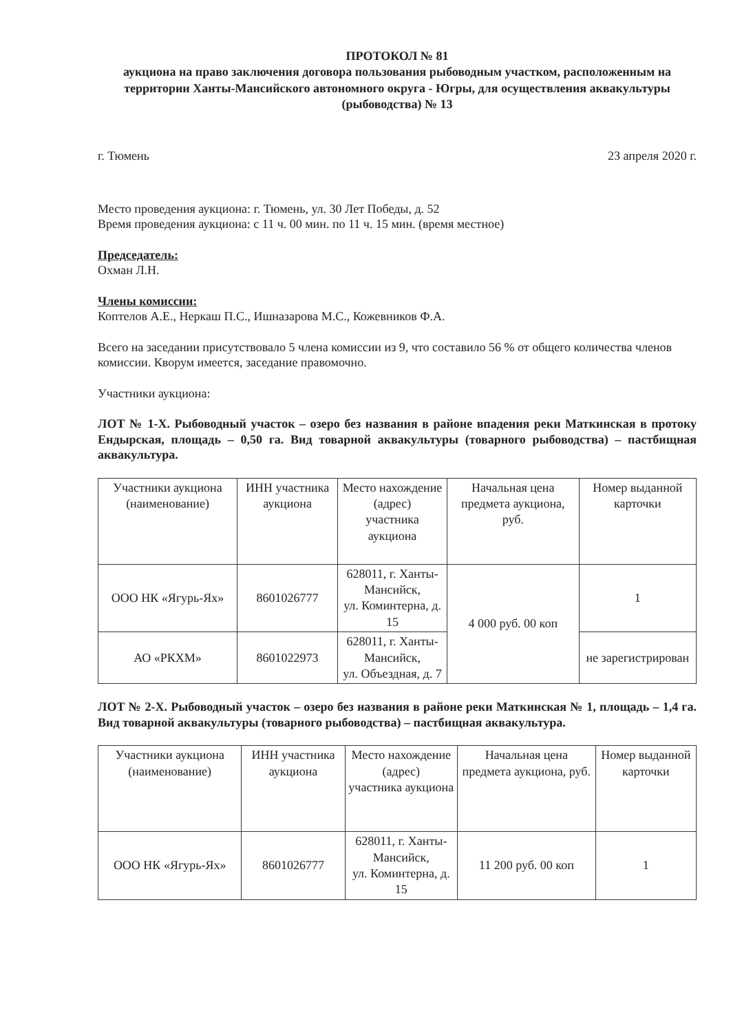ПРОТОКОЛ № 81
аукциона на право заключения договора пользования рыбоводным участком, расположенным на территории Ханты-Мансийского автономного округа - Югры, для осуществления аквакультуры (рыбоводства) № 13
г. Тюмень 23 апреля 2020 г.
Место проведения аукциона: г. Тюмень, ул. 30 Лет Победы, д. 52
Время проведения аукциона: с 11 ч. 00 мин. по 11 ч. 15 мин. (время местное)
Председатель:
Охман Л.Н.
Члены комиссии:
Коптелов А.Е., Неркаш П.С., Ишназарова М.С., Кожевников Ф.А.
Всего на заседании присутствовало 5 члена комиссии из 9, что составило 56 % от общего количества членов комиссии. Кворум имеется, заседание правомочно.
Участники аукциона:
ЛОТ № 1-Х. Рыбоводный участок – озеро без названия в районе впадения реки Маткинская в протоку Ендырская, площадь – 0,50 га. Вид товарной аквакультуры (товарного рыбоводства) – пастбищная аквакультура.
| Участники аукциона (наименование) | ИНН участника аукциона | Место нахождение (адрес) участника аукциона | Начальная цена предмета аукциона, руб. | Номер выданной карточки |
| --- | --- | --- | --- | --- |
| ООО НК «Ягурь-Ях» | 8601026777 | 628011, г. Ханты-Мансийск, ул. Коминтерна, д. 15 | 4 000 руб. 00 коп | 1 |
| АО «РКХМ» | 8601022973 | 628011, г. Ханты-Мансийск, ул. Объездная, д. 7 | | не зарегистрирован |
ЛОТ № 2-Х. Рыбоводный участок – озеро без названия в районе реки Маткинская № 1, площадь – 1,4 га. Вид товарной аквакультуры (товарного рыбоводства) – пастбищная аквакультура.
| Участники аукциона (наименование) | ИНН участника аукциона | Место нахождение (адрес) участника аукциона | Начальная цена предмета аукциона, руб. | Номер выданной карточки |
| --- | --- | --- | --- | --- |
| ООО НК «Ягурь-Ях» | 8601026777 | 628011, г. Ханты-Мансийск, ул. Коминтерна, д. 15 | 11 200 руб. 00 коп | 1 |